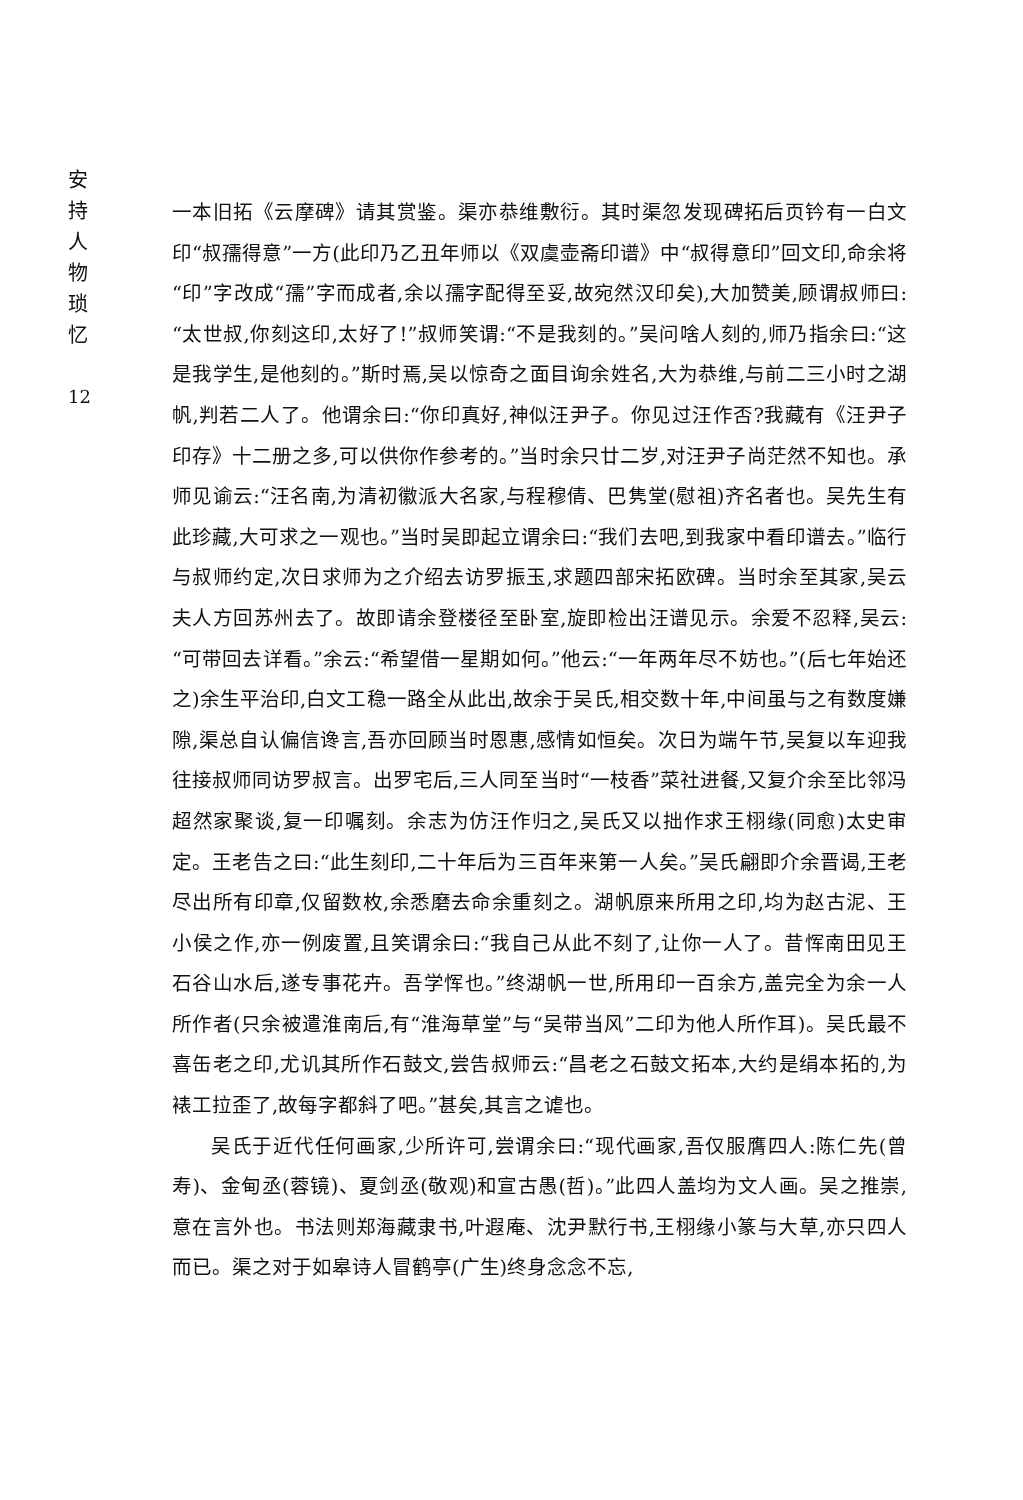安 持 人 物 琐 忆
12
一本旧拓《云摩碑》请其赏鉴。渠亦恭维敷衍。其时渠忽发现碑拓后页钤有一白文印“叔孺得意”一方(此印乃乙丑年师以《双虞壶斋印谱》中“叔得意印”回文印,命余将“印”字改成“孺”字而成者,余以孺字配得至妥,故宛然汉印矣),大加赞美,顾谓叔师曰:“太世叔,你刻这印,太好了!”叔师笑谓:“不是我刻的。”吴问啥人刻的,师乃指余曰:“这是我学生,是他刻的。”斯时焉,吴以惊奇之面目询余姓名,大为恭维,与前二三小时之湖帆,判若二人了。他谓余曰:“你印真好,神似汪尹子。你见过汪作否?我藏有《汪尹子印存》十二册之多,可以供你作参考的。”当时余只廿二岁,对汪尹子尚茫然不知也。承师见谕云:“汪名南,为清初徽派大名家,与程穆倩、巴隽堂(慰祖)齐名者也。吴先生有此珍藏,大可求之一观也。”当时吴即起立谓余曰:“我们去吧,到我家中看印谱去。”临行与叔师约定,次日求师为之介绍去访罗振玉,求题四部宋拓欧碑。当时余至其家,吴云夫人方回苏州去了。故即请余登楼径至卧室,旋即检出汪谱见示。余爱不忍释,吴云:“可带回去详看。”余云:“希望借一星期如何。”他云:“一年两年尽不妨也。”(后七年始还之)余生平治印,白文工稳一路全从此出,故余于吴氏,相交数十年,中间虽与之有数度嫌隙,渠总自认偏信谗言,吾亦回顾当时恩惠,感情如恒矣。次日为端午节,吴复以车迎我往接叔师同访罗叔言。出罗宅后,三人同至当时“一枝香”菜社进餐,又复介余至比邻冯超然家聚谈,复一印嘱刻。余志为仿汪作归之,吴氏又以拙作求王栩缘(同愈)太史审定。王老告之曰:“此生刻印,二十年后为三百年来第一人矣。”吴氏翩即介余晋谒,王老尽出所有印章,仅留数枚,余悉磨去命余重刻之。湖帆原来所用之印,均为赵古泥、王小侯之作,亦一例废置,且笑谓余曰:“我自己从此不刻了,让你一人了。昔恽南田见王石谷山水后,遂专事花卉。吾学恽也。”终湖帆一世,所用印一百余方,盖完全为余一人所作者(只余被遣淮南后,有“淮海草堂”与“吴带当风”二印为他人所作耳)。吴氏最不喜缶老之印,尤讥其所作石鼓文,尝告叔师云:“昌老之石鼓文拓本,大约是绢本拓的,为裱工拉歪了,故每字都斜了吧。”甚矣,其言之谑也。
吴氏于近代任何画家,少所许可,尝谓余曰:“现代画家,吾仅服膺四人:陈仁先(曾寿)、金甸丞(蓉镜)、夏剑丞(敬观)和宣古愚(哲)。”此四人盖均为文人画。吴之推崇,意在言外也。书法则郑海藏隶书,叶遐庵、沈尹默行书,王栩缘小篆与大草,亦只四人而已。渠之对于如皋诗人冒鹤亭(广生)终身念念不忘,